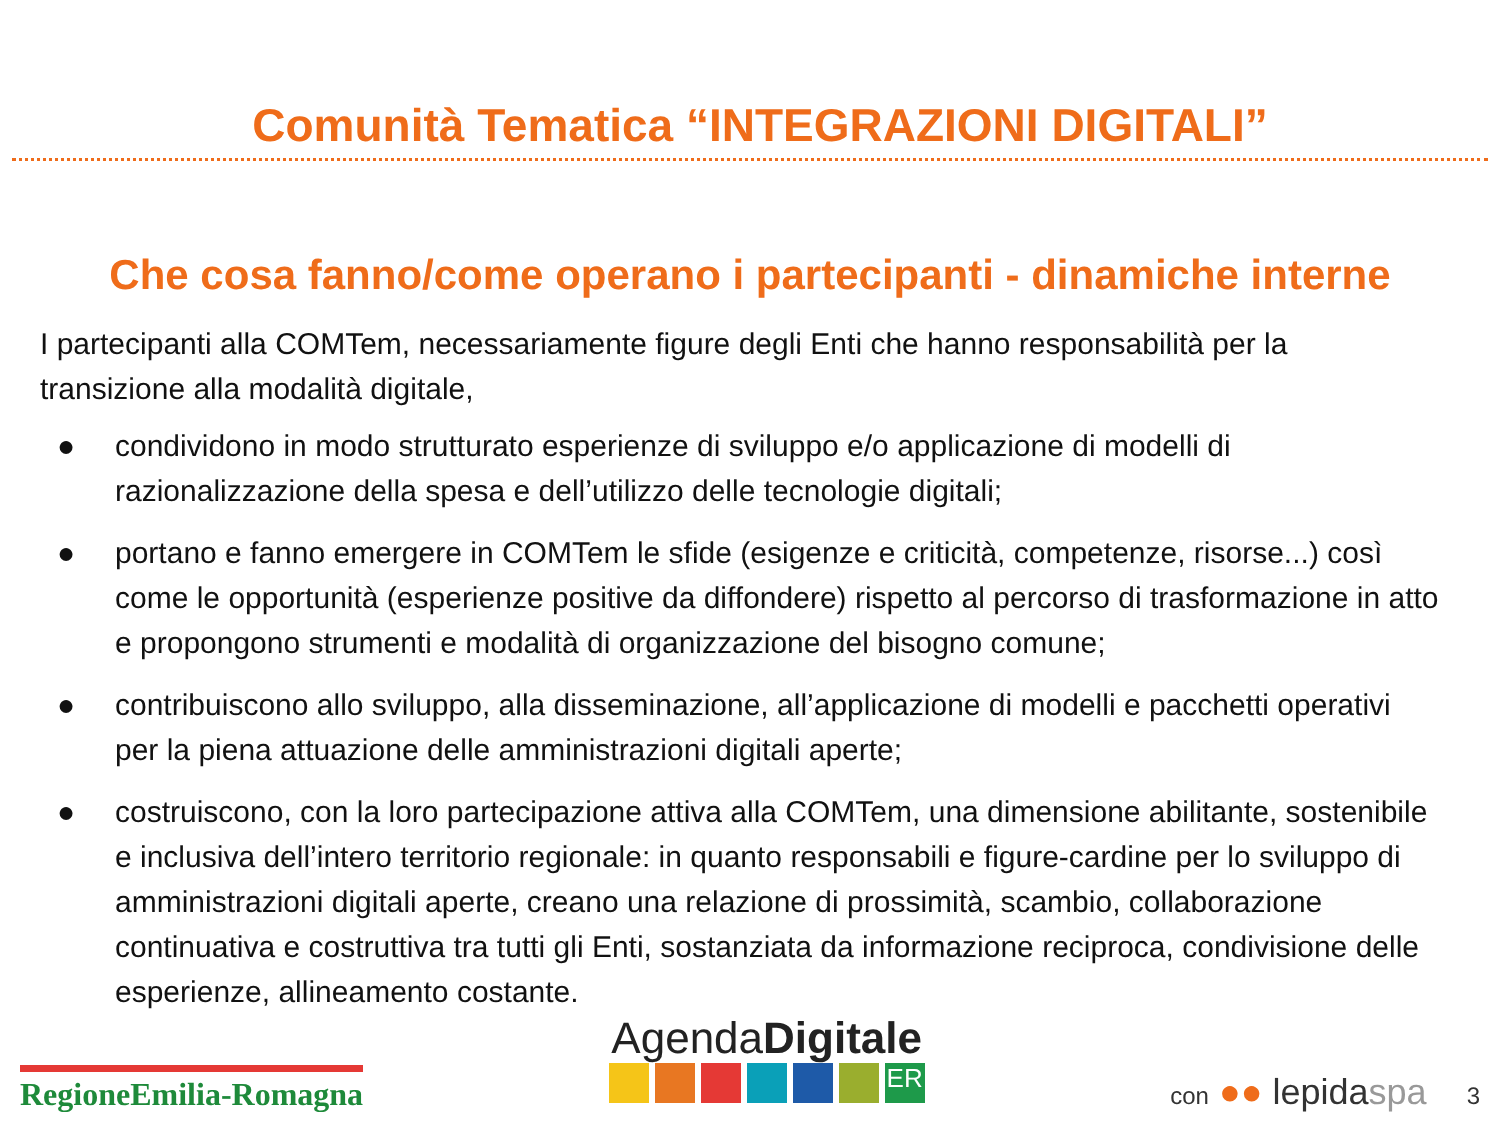Comunità Tematica “INTEGRAZIONI DIGITALI”
Che cosa fanno/come operano i partecipanti - dinamiche interne
I partecipanti alla COMTem, necessariamente figure degli Enti che hanno responsabilità per la transizione alla modalità digitale,
● condividono in modo strutturato esperienze di sviluppo e/o applicazione di modelli di razionalizzazione della spesa e dell’utilizzo delle tecnologie digitali;
● portano e fanno emergere in COMTem le sfide (esigenze e criticità, competenze, risorse...) così come le opportunità (esperienze positive da diffondere) rispetto al percorso di trasformazione in atto e propongono strumenti e modalità di organizzazione del bisogno comune;
● contribuiscono allo sviluppo, alla disseminazione, all’applicazione di modelli e pacchetti operativi per la piena attuazione delle amministrazioni digitali aperte;
● costruiscono, con la loro partecipazione attiva alla COMTem, una dimensione abilitante, sostenibile e inclusiva dell’intero territorio regionale: in quanto responsabili e figure-cardine per lo sviluppo di amministrazioni digitali aperte, creano una relazione di prossimità, scambio, collaborazione continuativa e costruttiva tra tutti gli Enti, sostanziata da informazione reciproca, condivisione delle esperienze, allineamento costante.
RegioneEmilia-Romagna
AgendaDigitale
ER
con ●● lepidaspa 3